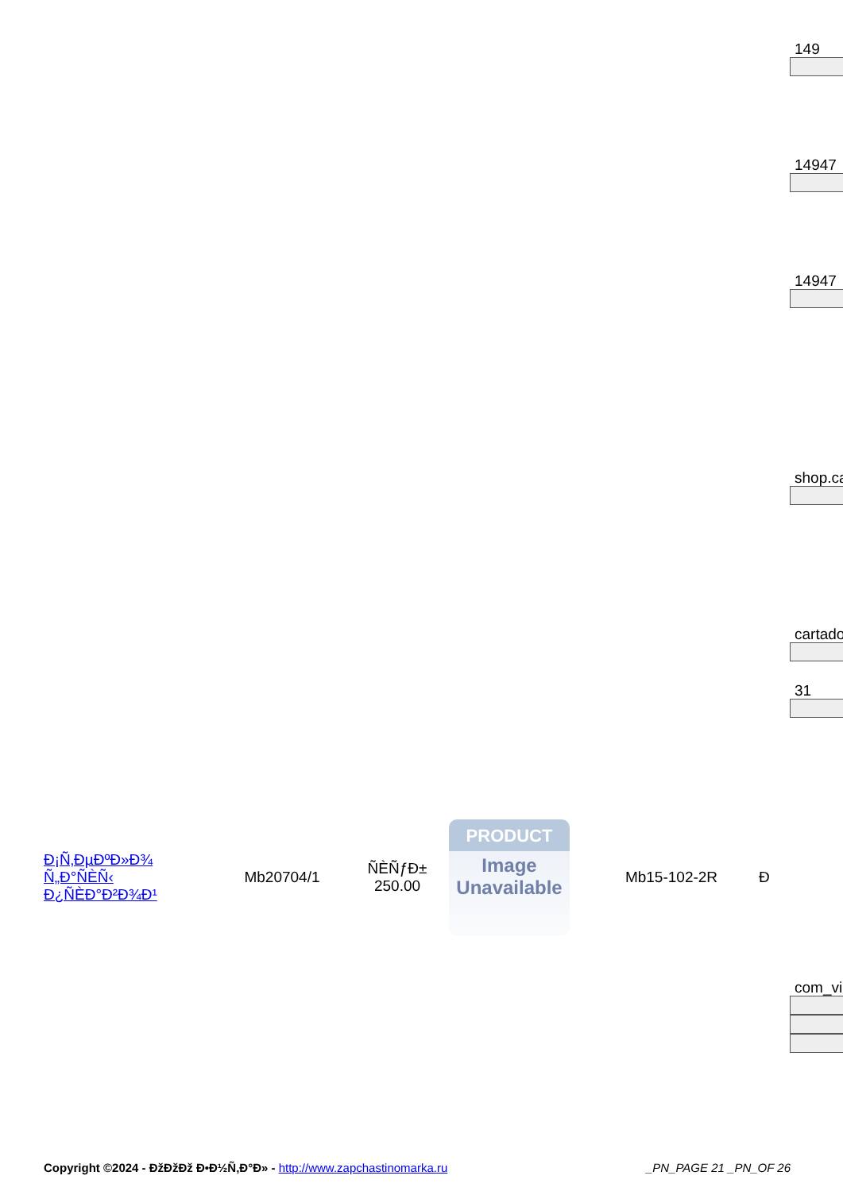149
14947
14947
shop.ca
cartado
31
| Đ¡Ñ‚ĐµĐºĐ»Đ¾ Ñ„Đ°ÑЀÑ‹ Đ¿ÑЀĐ°Đ²Đ¾Đ¹ | Mb20704/1 | ÑЀÑƒĐ± 250.00 | PRODUCT Image Unavailable | Mb15-102-2R | Đ |
com_vi
Copyright ©2024 - ĐžĐžĐž Đ•Đ½Ñ‚Đ°Đ» - http://www.zapchastinomarka.ru
_PN_PAGE 21 _PN_OF 26